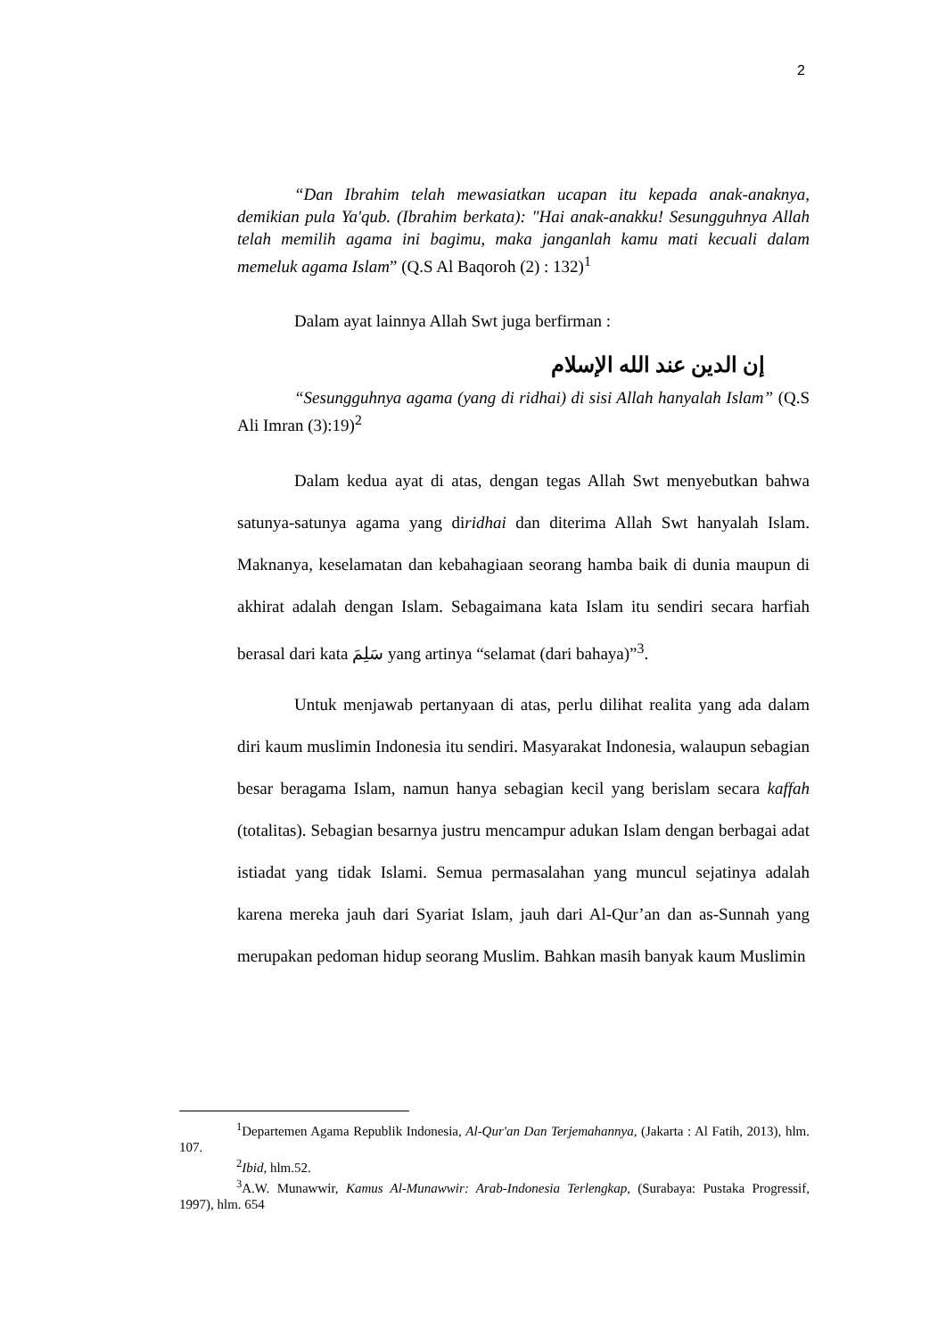2
“Dan Ibrahim telah mewasiatkan ucapan itu kepada anak-anaknya, demikian pula Ya'qub. (Ibrahim berkata): "Hai anak-anakku! Sesungguhnya Allah telah memilih agama ini bagimu, maka janganlah kamu mati kecuali dalam memeluk agama Islam” (Q.S Al Baqoroh (2) : 132)<sup>1</sup>
Dalam ayat lainnya Allah Swt juga berfirman :
إن الدين عند الله الإسلام
“Sesungguhnya agama (yang di ridhai) di sisi Allah hanyalah Islam” (Q.S Ali Imran (3):19)<sup>2</sup>
Dalam kedua ayat di atas, dengan tegas Allah Swt menyebutkan bahwa satunya-satunya agama yang diridhai dan diterima Allah Swt hanyalah Islam. Maknanya, keselamatan dan kebahagiaan seorang hamba baik di dunia maupun di akhirat adalah dengan Islam. Sebagaimana kata Islam itu sendiri secara harfiah berasal dari kata سَلِمَ yang artinya “selamat (dari bahaya)”<sup>3</sup>.
Untuk menjawab pertanyaan di atas, perlu dilihat realita yang ada dalam diri kaum muslimin Indonesia itu sendiri. Masyarakat Indonesia, walaupun sebagian besar beragama Islam, namun hanya sebagian kecil yang berislam secara kaffah (totalitas). Sebagian besarnya justru mencampur adukan Islam dengan berbagai adat istiadat yang tidak Islami. Semua permasalahan yang muncul sejatinya adalah karena mereka jauh dari Syariat Islam, jauh dari Al-Qur’an dan as-Sunnah yang merupakan pedoman hidup seorang Muslim. Bahkan masih banyak kaum Muslimin
<sup>1</sup> Departemen Agama Republik Indonesia, Al-Qur'an Dan Terjemahannya, (Jakarta : Al Fatih, 2013), hlm. 107.
<sup>2</sup> Ibid, hlm.52.
<sup>3</sup> A.W. Munawwir, Kamus Al-Munawwir: Arab-Indonesia Terlengkap, (Surabaya: Pustaka Progressif, 1997), hlm. 654